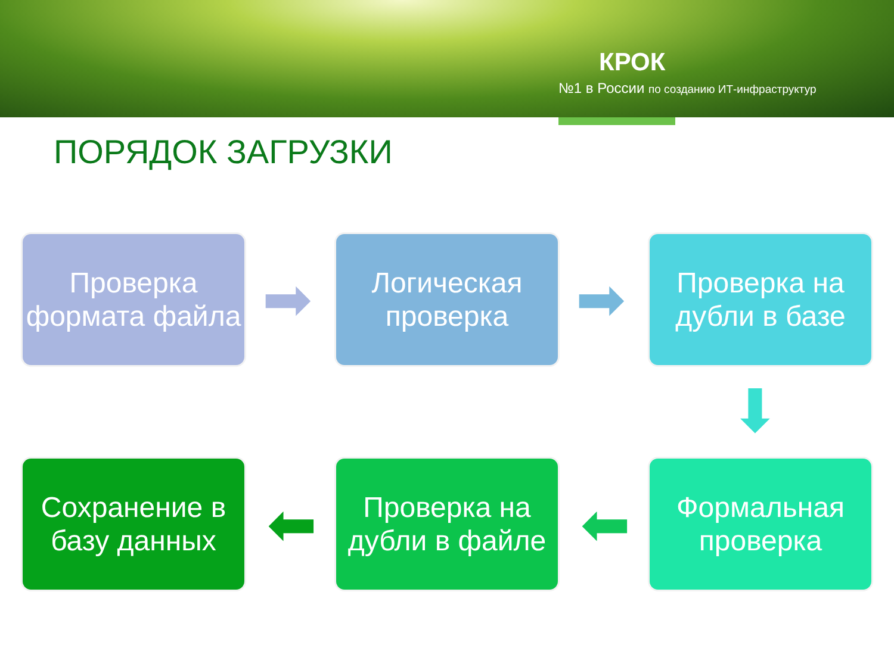КРОК
№1 в России по созданию ИТ-инфраструктур
ПОРЯДОК ЗАГРУЗКИ
Проверка формата файла
➡
Логическая проверка
➡
Проверка на дубли в базе
⬇
Сохранение в базу данных
⬅
Проверка на дубли в файле
⬅
Формальная проверка